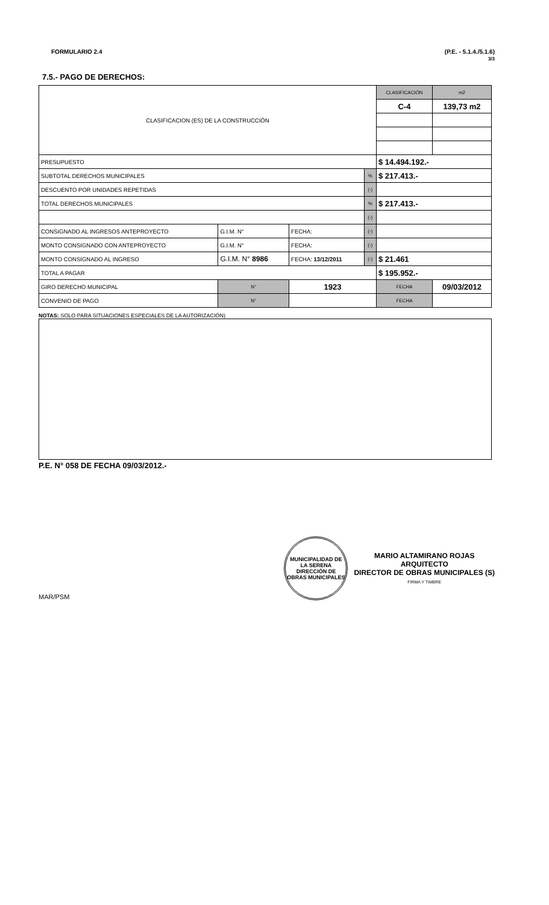FORMULARIO 2.4 (P.E. - 5.1.4./5.1.6)
3/3
7.5.- PAGO DE DERECHOS:
| CLASIFICACION (ES) DE LA CONSTRUCCIÓN | | | | | CLASIFICACIÓN | m2 |
| | | | | | C-4 | 139,73 m2 |
| PRESUPUESTO | | | | | $ 14.494.192.- | |
| SUBTOTAL DERECHOS MUNICIPALES | | | | % | $ 217.413.- | |
| DESCUENTO POR UNIDADES REPETIDAS | | | | (-) | | |
| TOTAL DERECHOS MUNICIPALES | | | | % | $ 217.413.- | |
| | | | | (-) | | |
| CONSIGNADO AL INGRESOS ANTEPROYECTO | G.I.M. N° | | FECHA: | (-) | | |
| MONTO CONSIGNADO CON ANTEPROYECTO | G.I.M. N° | | FECHA: | (-) | | |
| MONTO CONSIGNADO AL INGRESO | G.I.M. N° 8986 | | FECHA: 13/12/2011 | (-) | $ 21.461 | |
| TOTAL A PAGAR | | | | | $ 195.952.- | |
| GIRO DERECHO MUNICIPAL | N° | 1923 | | | FECHA | 09/03/2012 |
| CONVENIO DE PAGO | N° | | | | FECHA | |
NOTAS: SOLO PARA SITUACIONES ESPECIALES DE LA AUTORIZACIÓN)
P.E. N° 058 DE FECHA 09/03/2012.-
MAR/PSM
MUNICIPALIDAD DE LA SERENA
DIRECCIÓN DE OBRAS MUNICIPALES
MARIO ALTAMIRANO ROJAS
ARQUITECTO
DIRECTOR DE OBRAS MUNICIPALES (S)
FIRMA Y TIMBRE